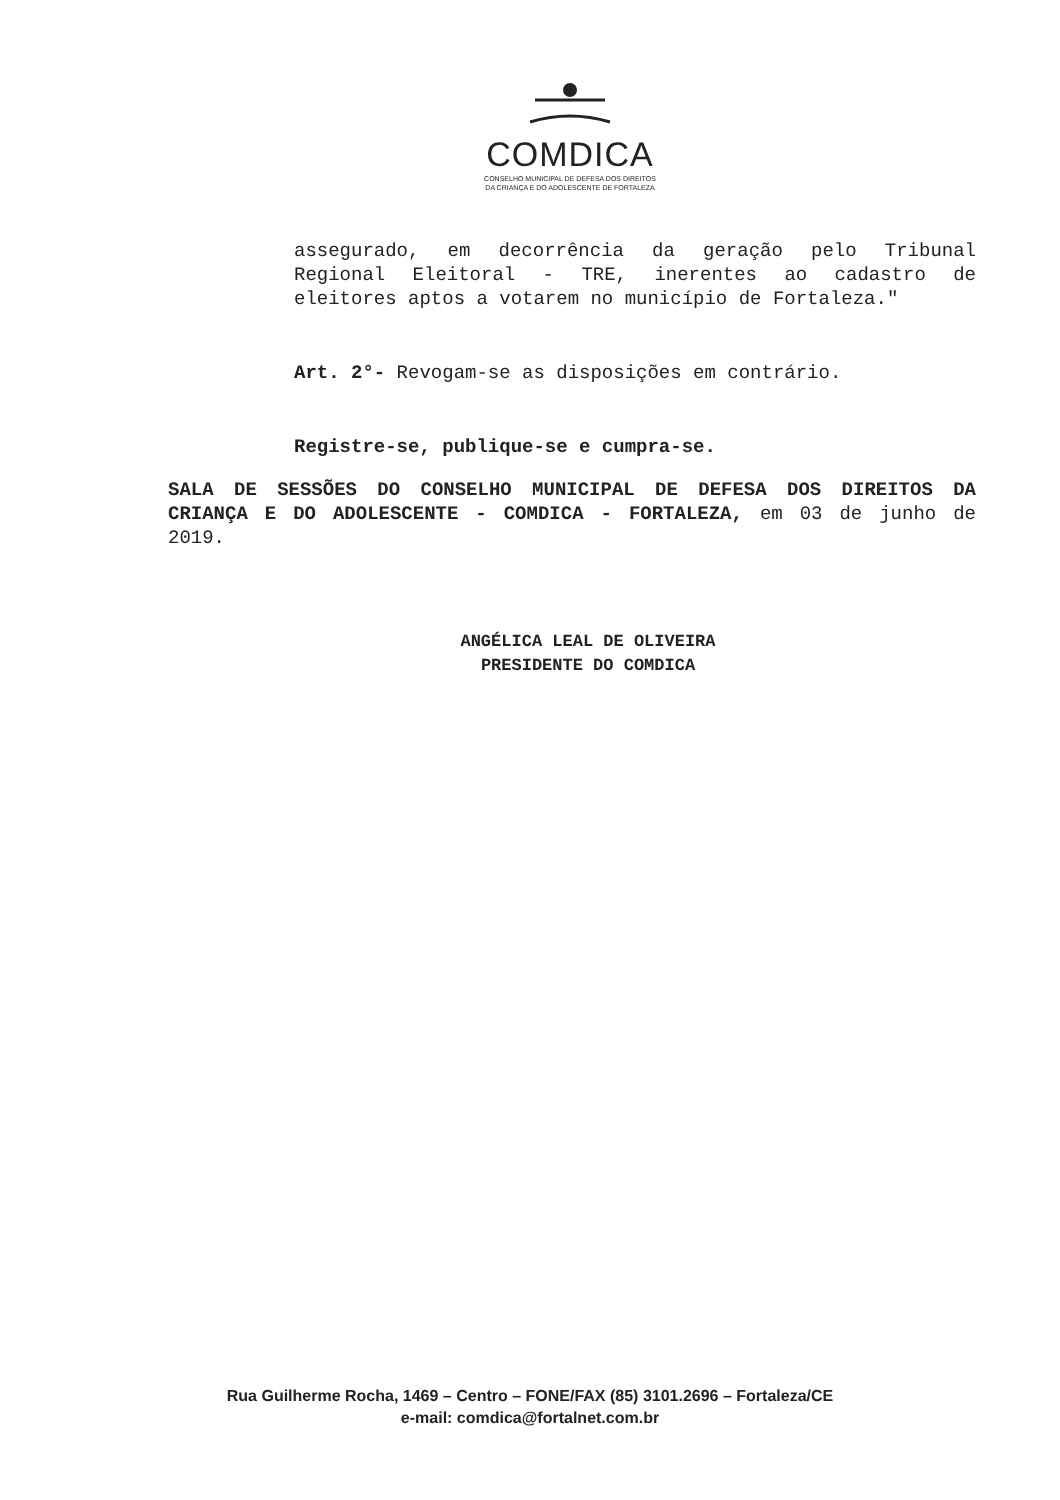COMDICA
CONSELHO MUNICIPAL DE DEFESA DOS DIREITOS
DA CRIANÇA E DO ADOLESCENTE DE FORTALEZA
assegurado, em decorrência da geração pelo Tribunal Regional Eleitoral - TRE, inerentes ao cadastro de eleitores aptos a votarem no município de Fortaleza."
Art. 2°- Revogam-se as disposições em contrário.
Registre-se, publique-se e cumpra-se.
SALA DE SESSÕES DO CONSELHO MUNICIPAL DE DEFESA DOS DIREITOS DA CRIANÇA E DO ADOLESCENTE - COMDICA - FORTALEZA, em 03 de junho de 2019.
ANGÉLICA LEAL DE OLIVEIRA
PRESIDENTE DO COMDICA
Rua Guilherme Rocha, 1469 – Centro – FONE/FAX (85) 3101.2696 – Fortaleza/CE
e-mail: comdica@fortalnet.com.br